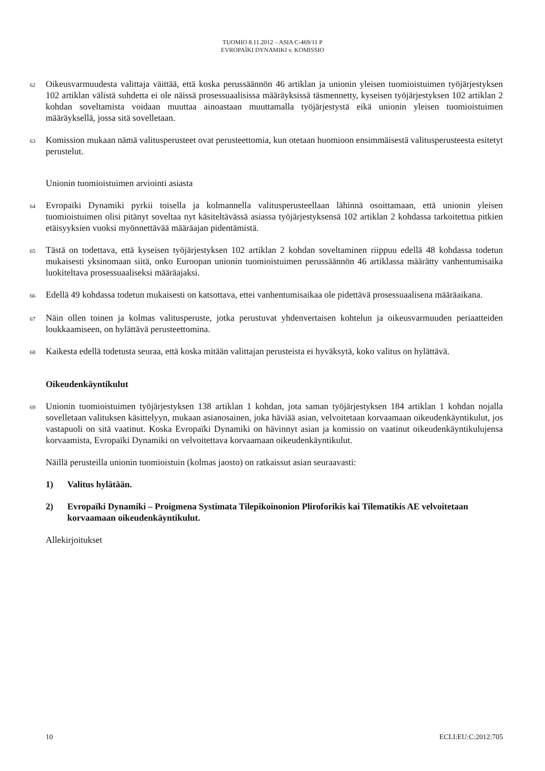TUOMIO 8.11.2012 – ASIA C-469/11 P
EVROPAÏKI DYNAMIKI v. KOMISSIO
62
Oikeusvarmuudesta valittaja väittää, että koska perussäännön 46 artiklan ja unionin yleisen tuomioistuimen työjärjestyksen 102 artiklan välistä suhdetta ei ole näissä prosessuaalisissa määräyksissä täsmennetty, kyseisen työjärjestyksen 102 artiklan 2 kohdan soveltamista voidaan muuttaa ainoastaan muuttamalla työjärjestystä eikä unionin yleisen tuomioistuimen määräyksellä, jossa sitä sovelletaan.
63
Komission mukaan nämä valitusperusteet ovat perusteettomia, kun otetaan huomioon ensimmäisestä valitusperusteesta esitetyt perustelut.
Unionin tuomioistuimen arviointi asiasta
64
Evropaïki Dynamiki pyrkii toisella ja kolmannella valitusperusteellaan lähinnä osoittamaan, että unionin yleisen tuomioistuimen olisi pitänyt soveltaa nyt käsiteltävässä asiassa työjärjestyksensä 102 artiklan 2 kohdassa tarkoitettua pitkien etäisyyksien vuoksi myönnettävää määräajan pidentämistä.
65
Tästä on todettava, että kyseisen työjärjestyksen 102 artiklan 2 kohdan soveltaminen riippuu edellä 48 kohdassa todetun mukaisesti yksinomaan siitä, onko Euroopan unionin tuomioistuimen perussäännön 46 artiklassa määrätty vanhentumisaika luokiteltava prosessuaaliseksi määräajaksi.
66
Edellä 49 kohdassa todetun mukaisesti on katsottava, ettei vanhentumisaikaa ole pidettävä prosessuaalisena määräaikana.
67
Näin ollen toinen ja kolmas valitusperuste, jotka perustuvat yhdenvertaisen kohtelun ja oikeusvarmuuden periaatteiden loukkaamiseen, on hylättävä perusteettomina.
68
Kaikesta edellä todetusta seuraa, että koska mitään valittajan perusteista ei hyväksytä, koko valitus on hylättävä.
Oikeudenkäyntikulut
69
Unionin tuomioistuimen työjärjestyksen 138 artiklan 1 kohdan, jota saman työjärjestyksen 184 artiklan 1 kohdan nojalla sovelletaan valituksen käsittelyyn, mukaan asianosainen, joka häviää asian, velvoitetaan korvaamaan oikeudenkäyntikulut, jos vastapuoli on sitä vaatinut. Koska Evropaïki Dynamiki on hävinnyt asian ja komissio on vaatinut oikeudenkäyntikulujensa korvaamista, Evropaïki Dynamiki on velvoitettava korvaamaan oikeudenkäyntikulut.
Näillä perusteilla unionin tuomioistuin (kolmas jaosto) on ratkaissut asian seuraavasti:
1) Valitus hylätään.
2) Evropaïki Dynamiki – Proigmena Systimata Tilepikoinonion Pliroforikis kai Tilematikis AE velvoitetaan korvaamaan oikeudenkäyntikulut.
Allekirjoitukset
10 ECLI:EU:C:2012:705